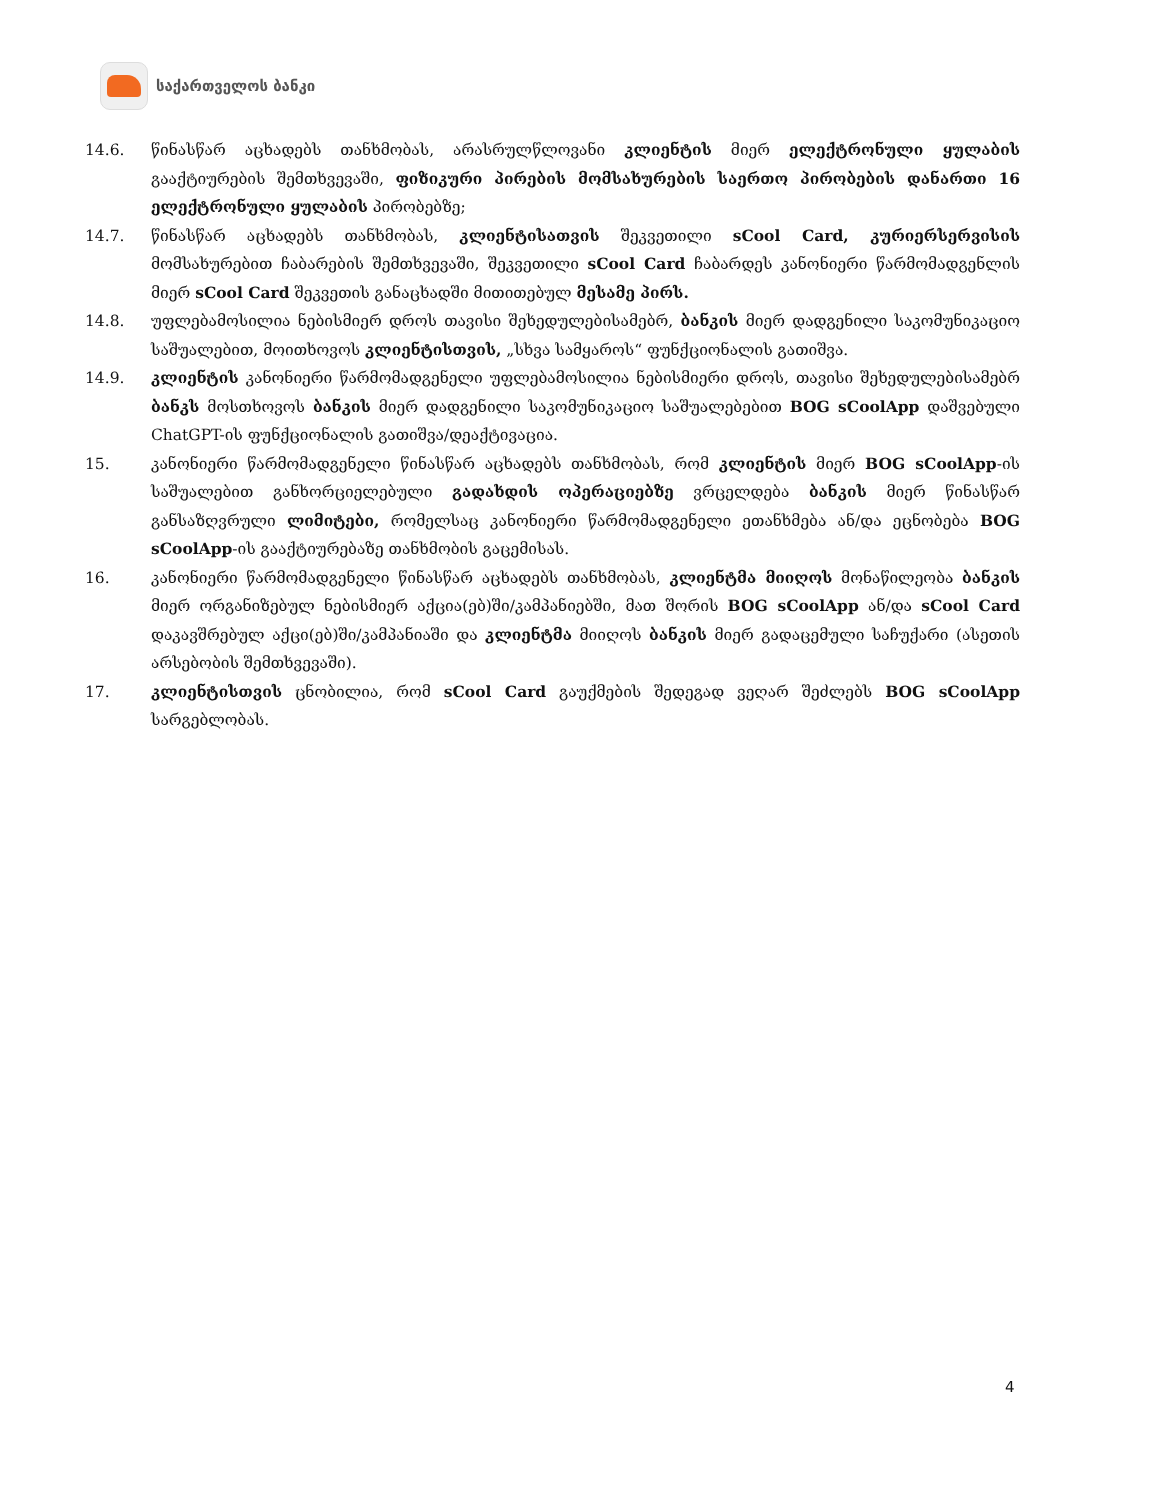საქართველოს ბანკი
14.6. წინასწარ აცხადებს თანხმობას, არასრულწლოვანი კლიენტის მიერ ელექტრონული ყულაბის გააქტიურების შემთხვევაში, ფიზიკური პირების მომსახურების საერთო პირობების დანართი 16 ელექტრონული ყულაბის პირობებზე;
14.7. წინასწარ აცხადებს თანხმობას, კლიენტისათვის შეკვეთილი sCool Card, კურიერსერვისის მომსახურებით ჩაბარების შემთხვევაში, შეკვეთილი sCool Card ჩაბარდეს კანონიერი წარმომადგენლის მიერ sCool Card შეკვეთის განაცხადში მითითებულ მესამე პირს.
14.8. უფლებამოსილია ნებისმიერ დროს თავისი შეხედულებისამებრ, ბანკის მიერ დადგენილი საკომუნიკაციო საშუალებით, მოითხოვოს კლიენტისთვის, „სხვა სამყაროს“ ფუნქციონალის გათიშვა.
14.9. კლიენტის კანონიერი წარმომადგენელი უფლებამოსილია ნებისმიერი დროს, თავისი შეხედულებისამებრ ბანკს მოსთხოვოს ბანკის მიერ დადგენილი საკომუნიკაციო საშუალებებით BOG sCoolApp დაშვებული ChatGPT-ის ფუნქციონალის გათიშვა/დეაქტივაცია.
15. კანონიერი წარმომადგენელი წინასწარ აცხადებს თანხმობას, რომ კლიენტის მიერ BOG sCoolApp-ის საშუალებით განხორციელებული გადახდის ოპერაციებზე ვრცელდება ბანკის მიერ წინასწარ განსაზღვრული ლიმიტები, რომელსაც კანონიერი წარმომადგენელი ეთანხმება ან/და ეცნობება BOG sCoolApp-ის გააქტიურებაზე თანხმობის გაცემისას.
16. კანონიერი წარმომადგენელი წინასწარ აცხადებს თანხმობას, კლიენტმა მიიღოს მონაწილეობა ბანკის მიერ ორგანიზებულ ნებისმიერ აქცია(ებ)ში/კამპანიებში, მათ შორის BOG sCoolApp ან/და sCool Card დაკავშრებულ აქცი(ებ)ში/კამპანიაში და კლიენტმა მიიღოს ბანკის მიერ გადაცემული საჩუქარი (ასეთის არსებობის შემთხვევაში).
17. კლიენტისთვის ცნობილია, რომ sCool Card გაუქმების შედეგად ვეღარ შეძლებს BOG sCoolApp სარგებლობას.
4